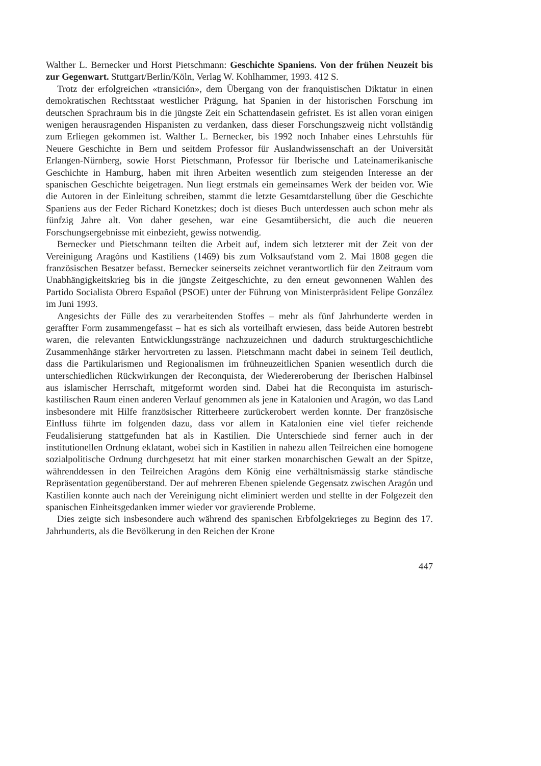Walther L. Bernecker und Horst Pietschmann: Geschichte Spaniens. Von der frühen Neuzeit bis zur Gegenwart. Stuttgart/Berlin/Köln, Verlag W. Kohlhammer, 1993. 412 S.
Trotz der erfolgreichen «transición», dem Übergang von der franquistischen Diktatur in einen demokratischen Rechtsstaat westlicher Prägung, hat Spanien in der historischen Forschung im deutschen Sprachraum bis in die jüngste Zeit ein Schattendasein gefristet. Es ist allen voran einigen wenigen herausragenden Hispanisten zu verdanken, dass dieser Forschungszweig nicht vollständig zum Erliegen gekommen ist. Walther L. Bernecker, bis 1992 noch Inhaber eines Lehrstuhls für Neuere Geschichte in Bern und seitdem Professor für Auslandwissenschaft an der Universität Erlangen-Nürnberg, sowie Horst Pietschmann, Professor für Iberische und Lateinamerikanische Geschichte in Hamburg, haben mit ihren Arbeiten wesentlich zum steigenden Interesse an der spanischen Geschichte beigetragen. Nun liegt erstmals ein gemeinsames Werk der beiden vor. Wie die Autoren in der Einleitung schreiben, stammt die letzte Gesamtdarstellung über die Geschichte Spaniens aus der Feder Richard Konetzkes; doch ist dieses Buch unterdessen auch schon mehr als fünfzig Jahre alt. Von daher gesehen, war eine Gesamtübersicht, die auch die neueren Forschungsergebnisse mit einbezieht, gewiss notwendig.
Bernecker und Pietschmann teilten die Arbeit auf, indem sich letzterer mit der Zeit von der Vereinigung Aragóns und Kastiliens (1469) bis zum Volksaufstand vom 2. Mai 1808 gegen die französischen Besatzer befasst. Bernecker seinerseits zeichnet verantwortlich für den Zeitraum vom Unabhängigkeitskrieg bis in die jüngste Zeitgeschichte, zu den erneut gewonnenen Wahlen des Partido Socialista Obrero Español (PSOE) unter der Führung von Ministerpräsident Felipe González im Juni 1993.
Angesichts der Fülle des zu verarbeitenden Stoffes – mehr als fünf Jahrhunderte werden in geraffter Form zusammengefasst – hat es sich als vorteilhaft erwiesen, dass beide Autoren bestrebt waren, die relevanten Entwicklungsstränge nachzuzeichnen und dadurch strukturgeschichtliche Zusammenhänge stärker hervortreten zu lassen. Pietschmann macht dabei in seinem Teil deutlich, dass die Partikularismen und Regionalismen im frühneuzeitlichen Spanien wesentlich durch die unterschiedlichen Rückwirkungen der Reconquista, der Wiedereroberung der Iberischen Halbinsel aus islamischer Herrschaft, mitgeformt worden sind. Dabei hat die Reconquista im asturisch-kastilischen Raum einen anderen Verlauf genommen als jene in Katalonien und Aragón, wo das Land insbesondere mit Hilfe französischer Ritterheere zurückerobert werden konnte. Der französische Einfluss führte im folgenden dazu, dass vor allem in Katalonien eine viel tiefer reichende Feudalisierung stattgefunden hat als in Kastilien. Die Unterschiede sind ferner auch in der institutionellen Ordnung eklatant, wobei sich in Kastilien in nahezu allen Teilreichen eine homogene sozialpolitische Ordnung durchgesetzt hat mit einer starken monarchischen Gewalt an der Spitze, währenddessen in den Teilreichen Aragóns dem König eine verhältnismässig starke ständische Repräsentation gegenüberstand. Der auf mehreren Ebenen spielende Gegensatz zwischen Aragón und Kastilien konnte auch nach der Vereinigung nicht eliminiert werden und stellte in der Folgezeit den spanischen Einheitsgedanken immer wieder vor gravierende Probleme.
Dies zeigte sich insbesondere auch während des spanischen Erbfolgekrieges zu Beginn des 17. Jahrhunderts, als die Bevölkerung in den Reichen der Krone
447